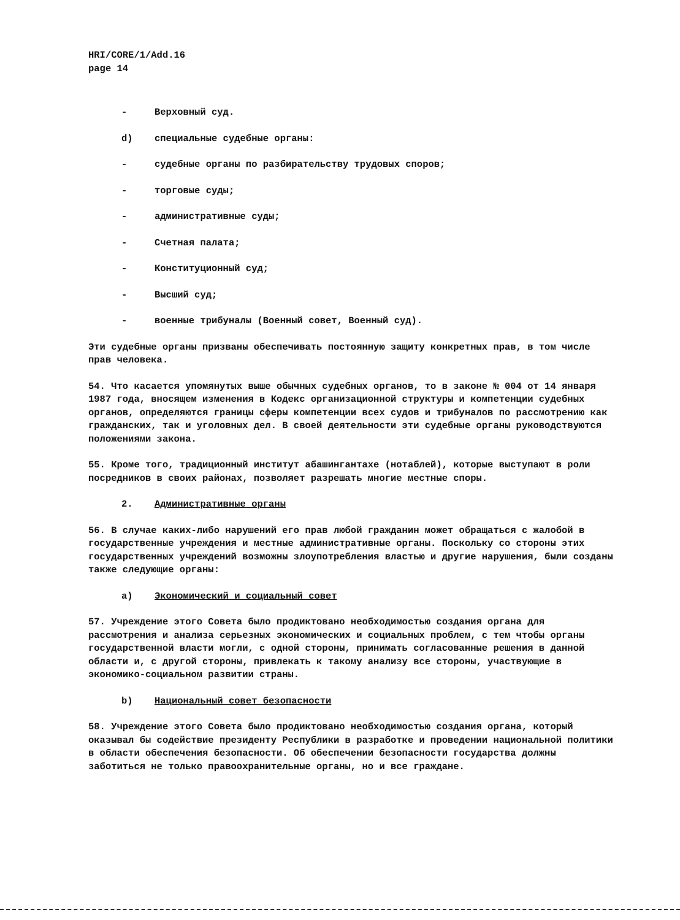HRI/CORE/1/Add.16
page 14
- Верховный суд.
d) специальные судебные органы:
- судебные органы по разбирательству трудовых споров;
- торговые суды;
- административные суды;
- Счетная палата;
- Конституционный суд;
- Высший суд;
- военные трибуналы (Военный совет, Военный суд).
Эти судебные органы призваны обеспечивать постоянную защиту конкретных прав, в том числе прав человека.
54. Что касается упомянутых выше обычных судебных органов, то в законе № 004 от 14 января 1987 года, вносящем изменения в Кодекс организационной структуры и компетенции судебных органов, определяются границы сферы компетенции всех судов и трибуналов по рассмотрению как гражданских, так и уголовных дел. В своей деятельности эти судебные органы руководствуются положениями закона.
55. Кроме того, традиционный институт абашингантахе (нотаблей), которые выступают в роли посредников в своих районах, позволяет разрешать многие местные споры.
2. Административные органы
56. В случае каких-либо нарушений его прав любой гражданин может обращаться с жалобой в государственные учреждения и местные административные органы. Поскольку со стороны этих государственных учреждений возможны злоупотребления властью и другие нарушения, были созданы также следующие органы:
a) Экономический и социальный совет
57. Учреждение этого Совета было продиктовано необходимостью создания органа для рассмотрения и анализа серьезных экономических и социальных проблем, с тем чтобы органы государственной власти могли, с одной стороны, принимать согласованные решения в данной области и, с другой стороны, привлекать к такому анализу все стороны, участвующие в экономико-социальном развитии страны.
b) Национальный совет безопасности
58. Учреждение этого Совета было продиктовано необходимостью создания органа, который оказывал бы содействие президенту Республики в разработке и проведении национальной политики в области обеспечения безопасности. Об обеспечении безопасности государства должны заботиться не только правоохранительные органы, но и все граждане.